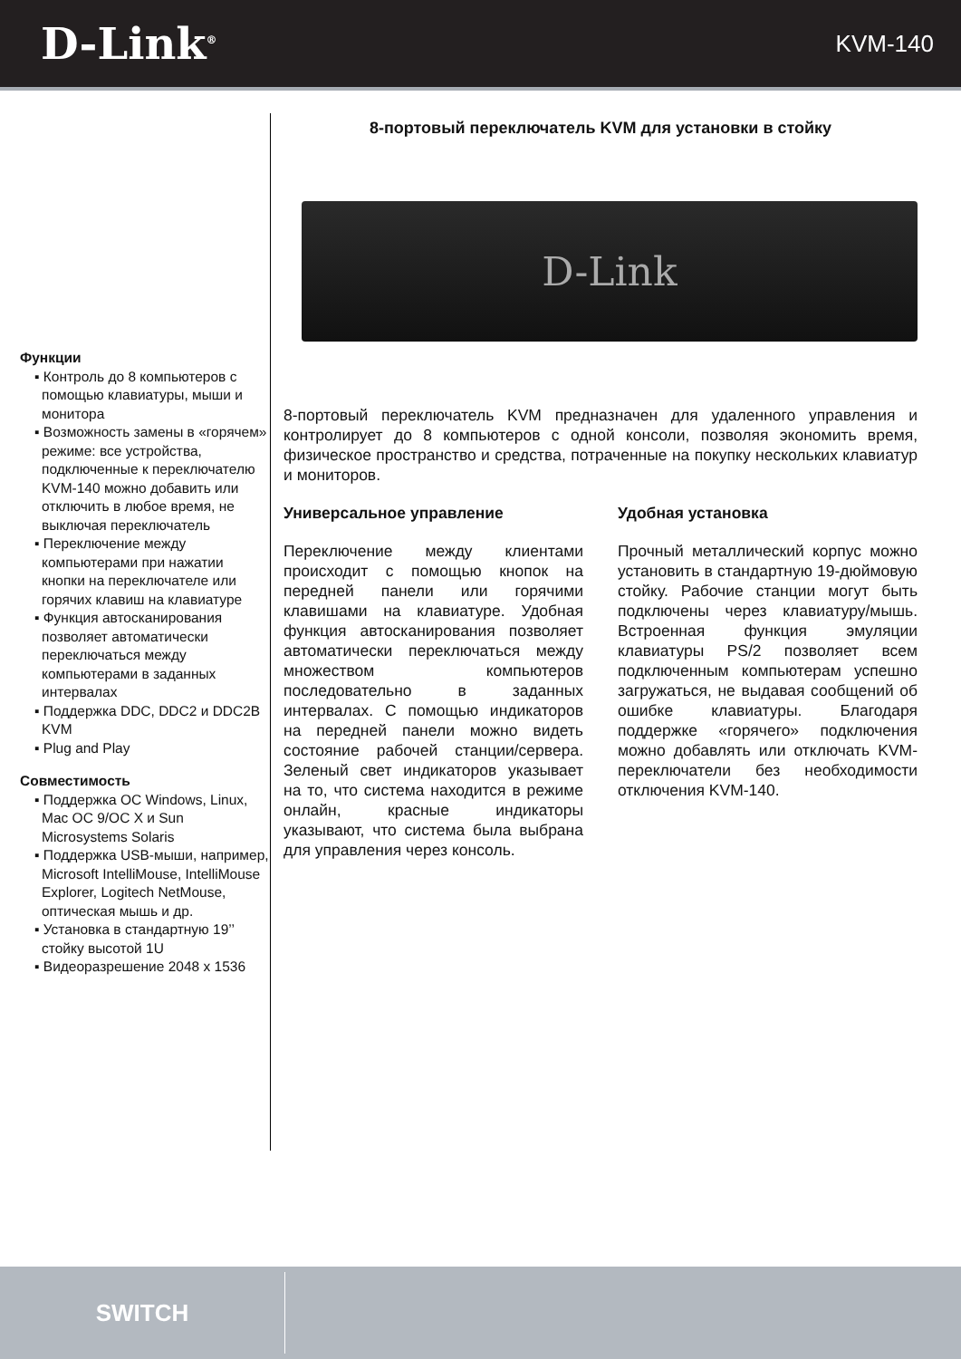D-Link<sup>®</sup>
KVM-140
Функции
▪ Контроль до 8 компьютеров с помощью клавиатуры, мыши и монитора
▪ Возможность замены в «горячем» режиме: все устройства, подключенные к переключателю KVM-140 можно добавить или отключить в любое время, не выключая переключатель
▪ Переключение между компьютерами при нажатии кнопки на переключателе или горячих клавиш на клавиатуре
▪ Функция автосканирования позволяет автоматически переключаться между компьютерами в заданных интервалах
▪ Поддержка DDC, DDC2 и DDC2B KVM
▪ Plug and Play
Совместимость
▪ Поддержка ОС Windows, Linux, Mac OC 9/OC X и Sun Microsystems Solaris
▪ Поддержка USB-мыши, например, Microsoft IntelliMouse, IntelliMouse Explorer, Logitech NetMouse, оптическая мышь и др.
▪ Установка в стандартную 19’’ стойку высотой 1U
▪ Видеоразрешение 2048 x 1536
8-портовый переключатель KVM для установки в стойку
D-Link
8-портовый переключатель KVM предназначен для удаленного управления и контролирует до 8 компьютеров с одной консоли, позволяя экономить время, физическое пространство и средства, потраченные на покупку нескольких клавиатур и мониторов.
Универсальное управление
Переключение между клиентами происходит с помощью кнопок на передней панели или горячими клавишами на клавиатуре. Удобная функция автосканирования позволяет автоматически переключаться между множеством компьютеров последовательно в заданных интервалах. С помощью индикаторов на передней панели можно видеть состояние рабочей станции/сервера. Зеленый свет индикаторов указывает на то, что система находится в режиме онлайн, красные индикаторы указывают, что система была выбрана для управления через консоль.
Удобная установка
Прочный металлический корпус можно установить в стандартную 19-дюймовую стойку. Рабочие станции могут быть подключены через клавиатуру/мышь. Встроенная функция эмуляции клавиатуры PS/2 позволяет всем подключенным компьютерам успешно загружаться, не выдавая сообщений об ошибке клавиатуры. Благодаря поддержке «горячего» подключения можно добавлять или отключать KVM-переключатели без необходимости отключения KVM-140.
SWITCH